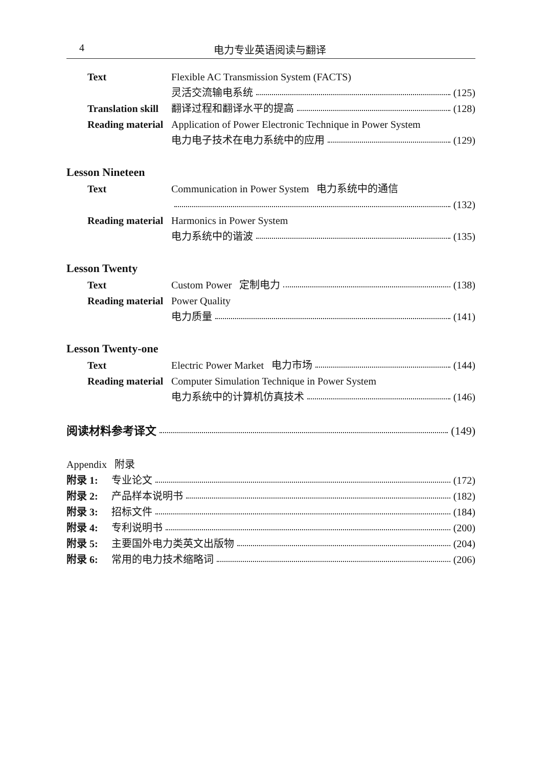4 电力专业英语阅读与翻译
Text Flexible AC Transmission System (FACTS)
灵活交流输电系统 (125)
Translation skill 翻译过程和翻译水平的提高 (128)
Reading material Application of Power Electronic Technique in Power System
电力电子技术在电力系统中的应用 (129)
Lesson Nineteen
Text Communication in Power System 电力系统中的通信
(132)
Reading material Harmonics in Power System
电力系统中的谐波 (135)
Lesson Twenty
Text Custom Power 定制电力 (138)
Reading material Power Quality
电力质量 (141)
Lesson Twenty-one
Text Electric Power Market 电力市场 (144)
Reading material Computer Simulation Technique in Power System
电力系统中的计算机仿真技术 (146)
阅读材料参考译文 (149)
Appendix 附录
附录 1: 专业论文 (172)
附录 2: 产品样本说明书 (182)
附录 3: 招标文件 (184)
附录 4: 专利说明书 (200)
附录 5: 主要国外电力类英文出版物 (204)
附录 6: 常用的电力技术缩略词 (206)